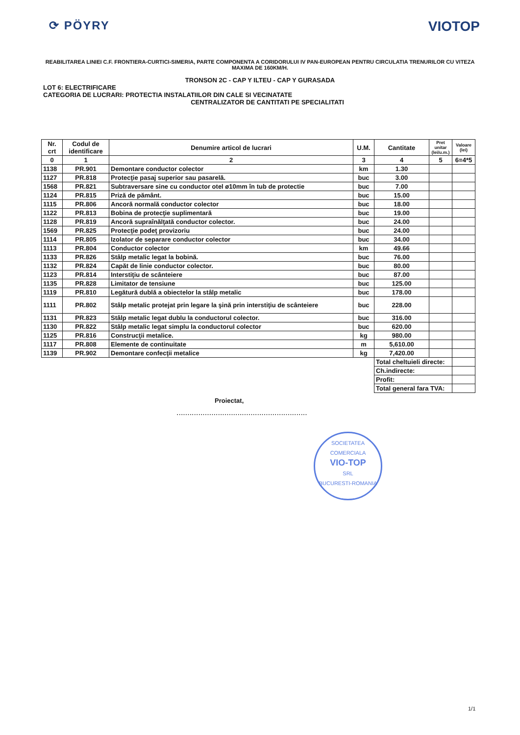⟳ PÖYRY VIOTOP
REABILITAREA LINIEI C.F. FRONTIERA-CURTICI-SIMERIA, PARTE COMPONENTA A CORIDORULUI IV PAN-EUROPEAN PENTRU CIRCULATIA TRENURILOR CU VITEZA MAXIMA DE 160KM/H.
TRONSON 2C - CAP Y ILTEU - CAP Y GURASADA
LOT 6: ELECTRIFICARE
CATEGORIA DE LUCRARI: PROTECTIA INSTALATIILOR DIN CALE SI VECINATATE
CENTRALIZATOR DE CANTITATI PE SPECIALITATI
| Nr. crt | Codul de identificare | Denumire articol de lucrari | U.M. | Cantitate | Pret unitar (lei/u.m.) | Valoare (lei) |
| --- | --- | --- | --- | --- | --- | --- |
| 0 | 1 | 2 | 3 | 4 | 5 | 6=4*5 |
| 1138 | PR.901 | Demontare conductor colector | km | 1.30 | | |
| 1127 | PR.818 | Protecţie pasaj superior sau pasarelă. | buc | 3.00 | | |
| 1568 | PR.821 | Subtraversare sine cu conductor otel ø10mm în tub de protectie | buc | 7.00 | | |
| 1124 | PR.815 | Priză de pământ. | buc | 15.00 | | |
| 1115 | PR.806 | Ancoră normală conductor colector | buc | 18.00 | | |
| 1122 | PR.813 | Bobina de protecţie suplimentară | buc | 19.00 | | |
| 1128 | PR.819 | Ancoră supraînălţată conductor colector. | buc | 24.00 | | |
| 1569 | PR.825 | Protecţie podeţ provizoriu | buc | 24.00 | | |
| 1114 | PR.805 | Izolator de separare conductor colector | buc | 34.00 | | |
| 1113 | PR.804 | Conductor colector | km | 49.66 | | |
| 1133 | PR.826 | Stâlp metalic legat la bobină. | buc | 76.00 | | |
| 1132 | PR.824 | Capăt de linie conductor colector. | buc | 80.00 | | |
| 1123 | PR.814 | Interstiţiu de scânteiere | buc | 87.00 | | |
| 1135 | PR.828 | Limitator de tensiune | buc | 125.00 | | |
| 1119 | PR.810 | Legătură dublă a obiectelor la stâlp metalic | buc | 178.00 | | |
| 1111 | PR.802 | Stâlp metalic protejat prin legare la şină prin interstiţiu de scânteiere | buc | 228.00 | | |
| 1131 | PR.823 | Stâlp metalic legat dublu la conductorul colector. | buc | 316.00 | | |
| 1130 | PR.822 | Stâlp metalic legat simplu la conductorul colector | buc | 620.00 | | |
| 1125 | PR.816 | Construcţii metalice. | kg | 980.00 | | |
| 1117 | PR.808 | Elemente de continuitate | m | 5,610.00 | | |
| 1139 | PR.902 | Demontare confecţii metalice | kg | 7,420.00 | | |
| | | | | Total cheltuieli directe: | | |
| | | | | Ch.indirecte: | | |
| | | | | Profit: | | |
| | | | | Total general fara TVA: | | |
Proiectat,
............................................................
SOCIETATEA COMERCIALA
VIO-TOP
SRL
BUCURESTI-ROMANIA
1/1